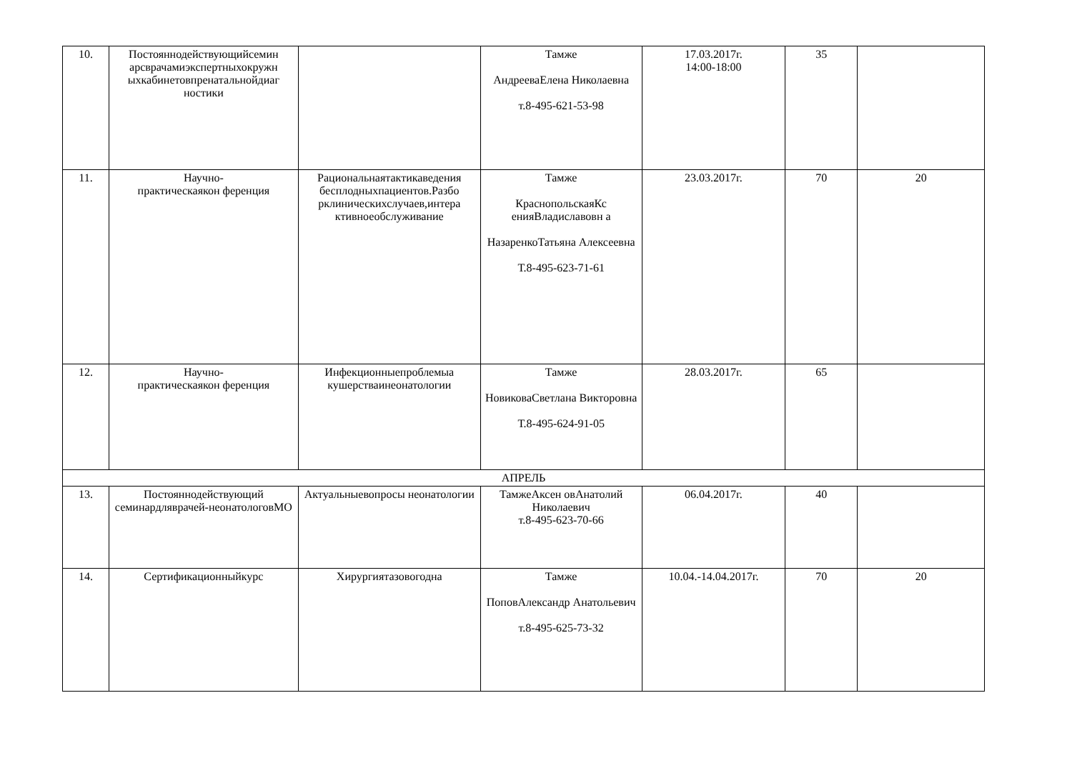| 10. | Постояннодействующийсемин арсврачамиэкспертныхокружн ыхкабинетовпренатальнойдиаг ностики | | Тамже АндрееваЕлена Николаевна т.8-495-621-53-98 | 17.03.2017г. 14:00-18:00 | 35 | |
| 11. | Научно- практическаякон ференция | Рациональнаятактикаведения бесплодныхпациентов.Разбо рклиническихслучаев,интера ктивноеобслуживание | Тамже КраснопольскаяКс енияВладиславовн а НазаренкоТатьяна Алексеевна Т.8-495-623-71-61 | 23.03.2017г. | 70 | 20 |
| 12. | Научно- практическаякон ференция | Инфекционныепроблемыа кушерстваинеонатологии | Тамже НовиковаСветлана Викторовна Т.8-495-624-91-05 | 28.03.2017г. | 65 | |
| АПРЕЛЬ | | | | | | |
| 13. | Постояннодействующий семинардляврачей-неонатологовМО | Актуальныевопросы неонатологии | ТамжеАксен овАнатолий Николаевич т.8-495-623-70-66 | 06.04.2017г. | 40 | |
| 14. | Сертификационныйкурс | Хирургиятазовогодна | Тамже ПоповАлександр Анатольевич т.8-495-625-73-32 | 10.04.-14.04.2017г. | 70 | 20 |